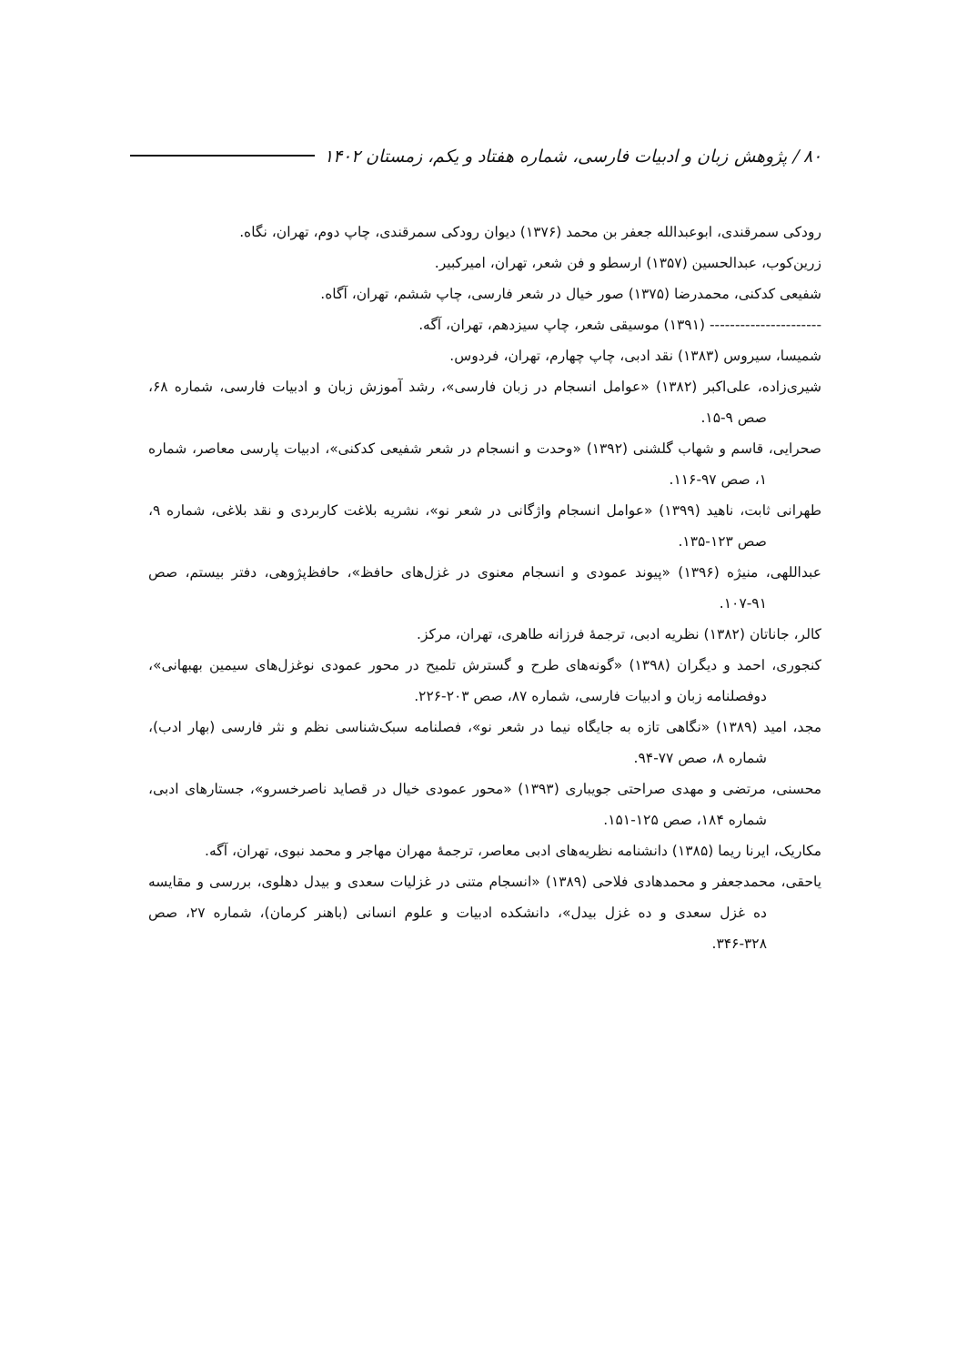۸۰ / پژوهش زبان و ادبیات فارسی، شماره هفتاد و یکم، زمستان ۱۴۰۲
رودکی سمرقندی، ابوعبدالله جعفر بن محمد (۱۳۷۶) دیوان رودکی سمرقندی، چاپ دوم، تهران، نگاه.
زرین‌کوب، عبدالحسین (۱۳۵۷) ارسطو و فن شعر، تهران، امیرکبیر.
شفیعی کدکنی، محمدرضا (۱۳۷۵) صور خیال در شعر فارسی، چاپ ششم، تهران، آگاه.
---------------------- (۱۳۹۱) موسیقی شعر، چاپ سیزدهم، تهران، آگه.
شمیسا، سیروس (۱۳۸۳) نقد ادبی، چاپ چهارم، تهران، فردوس.
شیری‌زاده، علی‌اکبر (۱۳۸۲) «عوامل انسجام در زبان فارسی»، رشد آموزش زبان و ادبیات فارسی، شماره ۶۸، صص ۹-۱۵.
صحرایی، قاسم و شهاب گلشنی (۱۳۹۲) «وحدت و انسجام در شعر شفیعی کدکنی»، ادبیات پارسی معاصر، شماره ۱، صص ۹۷-۱۱۶.
طهرانی ثابت، ناهید (۱۳۹۹) «عوامل انسجام واژگانی در شعر نو»، نشریه بلاغت کاربردی و نقد بلاغی، شماره ۹، صص ۱۲۳-۱۳۵.
عبداللهی، منیژه (۱۳۹۶) «پیوند عمودی و انسجام معنوی در غزل‌های حافظ»، حافظ‌پژوهی، دفتر بیستم، صص ۹۱-۱۰۷.
کالر، جاناتان (۱۳۸۲) نظریه ادبی، ترجمهٔ فرزانه طاهری، تهران، مرکز.
کنجوری، احمد و دیگران (۱۳۹۸) «گونه‌های طرح و گسترش تلمیح در محور عمودی نوغزل‌های سیمین بهبهانی»، دوفصلنامه زبان و ادبیات فارسی، شماره ۸۷، صص ۲۰۳-۲۲۶.
مجد، امید (۱۳۸۹) «نگاهی تازه به جایگاه نیما در شعر نو»، فصلنامه سبک‌شناسی نظم و نثر فارسی (بهار ادب)، شماره ۸، صص ۷۷-۹۴.
محسنی، مرتضی و مهدی صراحتی جویباری (۱۳۹۳) «محور عمودی خیال در قصاید ناصرخسرو»، جستارهای ادبی، شماره ۱۸۴، صص ۱۲۵-۱۵۱.
مکاریک، ایرنا ریما (۱۳۸۵) دانشنامه نظریه‌های ادبی معاصر، ترجمهٔ مهران مهاجر و محمد نبوی، تهران، آگه.
یاحقی، محمدجعفر و محمدهادی فلاحی (۱۳۸۹) «انسجام متنی در غزلیات سعدی و بیدل دهلوی، بررسی و مقایسه ده غزل سعدی و ده غزل بیدل»، دانشکده ادبیات و علوم انسانی (باهنر کرمان)، شماره ۲۷، صص ۳۲۸-۳۴۶.